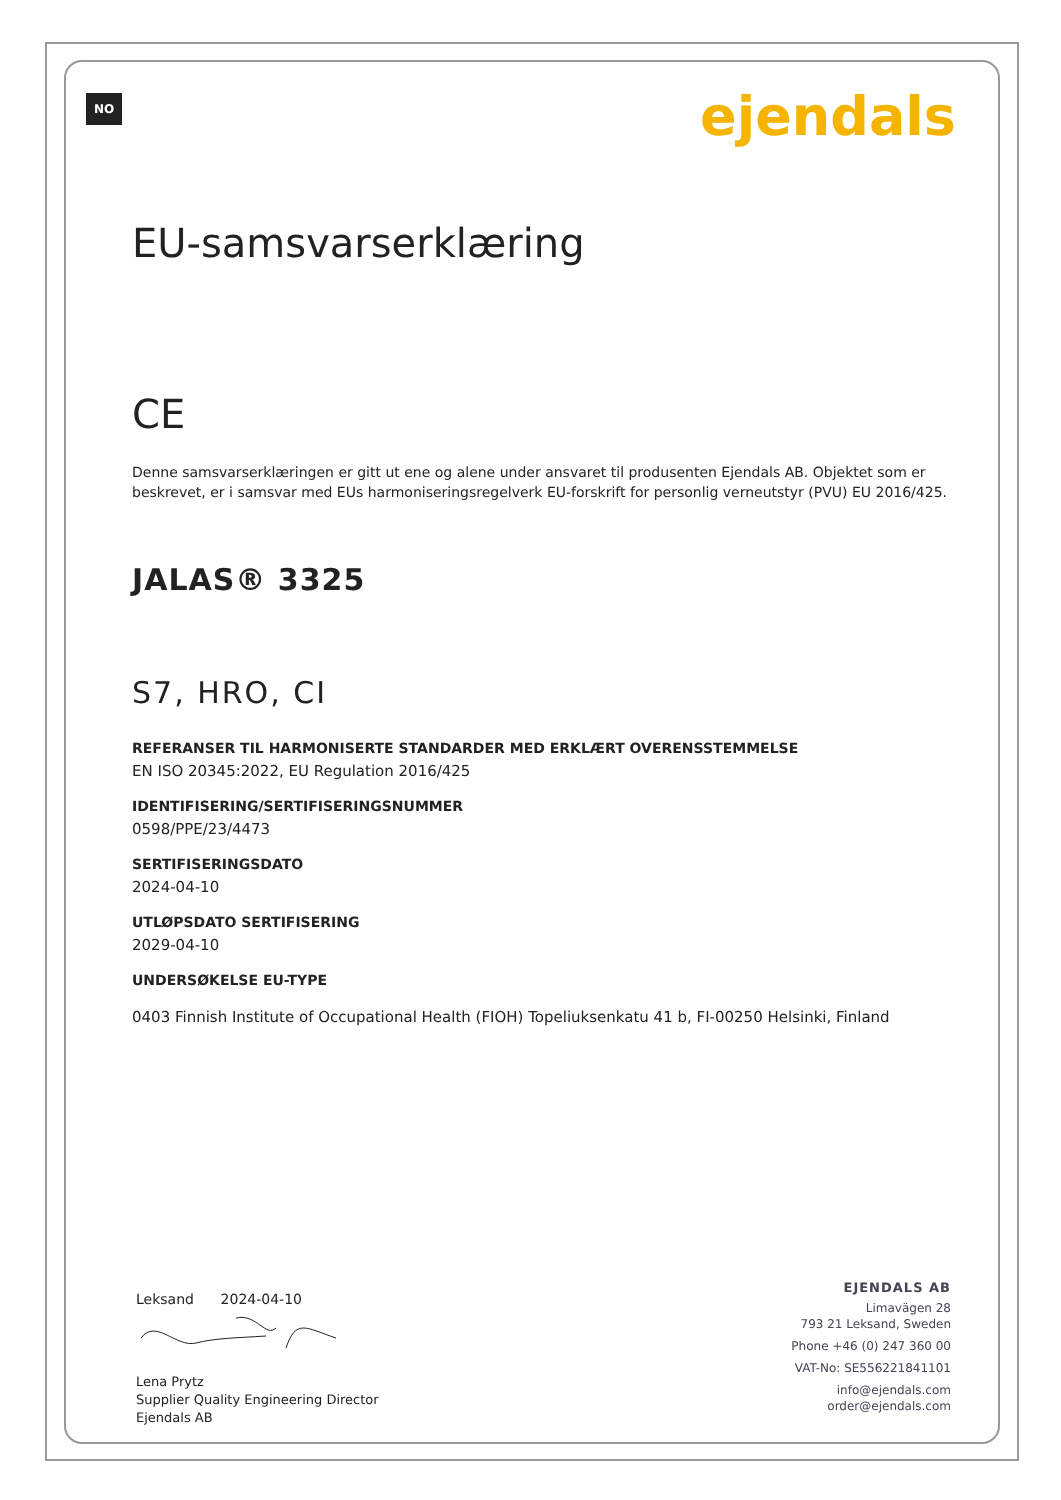NO ejendals
EU-samsvarserklæring
CE
Denne samsvarserklæringen er gitt ut ene og alene under ansvaret til produsenten Ejendals AB. Objektet som er beskrevet, er i samsvar med EUs harmoniseringsregelverk EU-forskrift for personlig verneutstyr (PVU) EU 2016/425.
JALAS® 3325
S7, HRO, CI
REFERANSER TIL HARMONISERTE STANDARDER MED ERKLÆRT OVERENSSTEMMELSE
EN ISO 20345:2022, EU Regulation 2016/425
IDENTIFISERING/SERTIFISERINGSNUMMER
0598/PPE/23/4473
SERTIFISERINGSDATO
2024-04-10
UTLØPSDATO SERTIFISERING
2029-04-10
UNDERSØKELSE EU-TYPE
0403 Finnish Institute of Occupational Health (FIOH) Topeliuksenkatu 41 b, FI-00250 Helsinki, Finland
Leksand 2024-04-10
Lena Prytz
Supplier Quality Engineering Director
Ejendals AB
EJENDALS AB
Limavägen 28
793 21 Leksand, Sweden
Phone +46 (0) 247 360 00
VAT-No: SE556221841101
info@ejendals.com
order@ejendals.com